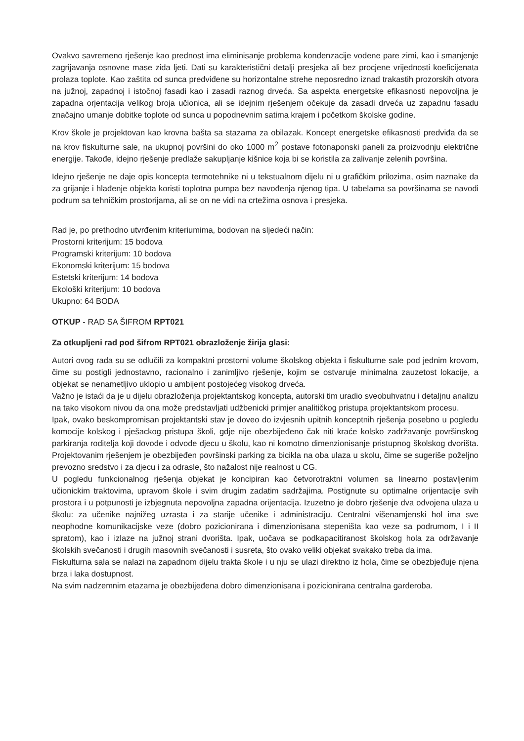Ovakvo savremeno rješenje kao prednost ima eliminisanje problema kondenzacije vodene pare zimi, kao i smanjenje zagrijavanja osnovne mase zida ljeti. Dati su karakteristični detalji presjeka ali bez procjene vrijednosti koeficijenata prolaza toplote. Kao zaštita od sunca predviđene su horizontalne strehe neposredno iznad trakastih prozorskih otvora na južnoj, zapadnoj i istočnoj fasadi kao i zasadi raznog drveća. Sa aspekta energetske efikasnosti nepovoljna je zapadna orjentacija velikog broja učionica, ali se idejnim rješenjem očekuje da zasadi drveća uz zapadnu fasadu značajno umanje dobitke toplote od sunca u popodnevnim satima krajem i početkom školske godine.
Krov škole je projektovan kao krovna bašta sa stazama za obilazak. Koncept energetske efikasnosti predviđa da se na krov fiskulturne sale, na ukupnoj površini do oko 1000 m<sup>2</sup> postave fotonaponski paneli za proizvodnju električne energije. Takođe, idejno rješenje predlaže sakupljanje kišnice koja bi se koristila za zalivanje zelenih površina.
Idejno rješenje ne daje opis koncepta termotehnike ni u tekstualnom dijelu ni u grafičkim prilozima, osim naznake da za grijanje i hlađenje objekta koristi toplotna pumpa bez navođenja njenog tipa. U tabelama sa površinama se navodi podrum sa tehničkim prostorijama, ali se on ne vidi na crtežima osnova i presjeka.
Rad je, po prethodno utvrđenim kriteriumima, bodovan na sljedeći način:
Prostorni kriterijum: 15 bodova
Programski kriterijum: 10 bodova
Ekonomski kriterijum: 15 bodova
Estetski kriterijum: 14 bodova
Ekološki kriterijum: 10 bodova
Ukupno: 64 BODA
OTKUP - RAD SA ŠIFROM RPT021
Za otkupljeni rad pod šifrom RPT021 obrazloženje žirija glasi:
Autori ovog rada su se odlučili za kompaktni prostorni volume školskog objekta i fiskulturne sale pod jednim krovom, čime su postigli jednostavno, racionalno i zanimljivo rješenje, kojim se ostvaruje minimalna zauzetost lokacije, a objekat se nenametljivo uklopio u ambijent postojećeg visokog drveća.
Važno je istaći da je u dijelu obrazloženja projektantskog koncepta, autorski tim uradio sveobuhvatnu i detaljnu analizu na tako visokom nivou da ona može predstavljati udžbenicki primjer analitičkog pristupa projektantskom procesu.
Ipak, ovako beskompromisan projektantski stav je doveo do izvjesnih upitnih konceptnih rješenja posebno u pogledu komocije kolskog i pješackog pristupa školi, gdje nije obezbijeđeno čak niti kraće kolsko zadržavanje površinskog parkiranja roditelja koji dovode i odvode djecu u školu, kao ni komotno dimenzionisanje pristupnog školskog dvorišta. Projektovanim rješenjem je obezbijeđen površinski parking za bicikla na oba ulaza u skolu, čime se sugeriše poželjno prevozno sredstvo i za djecu i za odrasle, što nažalost nije realnost u CG.
U pogledu funkcionalnog rješenja objekat je koncipiran kao četvorotraktni volumen sa linearno postavljenim učionickim traktovima, upravom škole i svim drugim zadatim sadržajima. Postignute su optimalne orijentacije svih prostora i u potpunosti je izbjegnuta nepovoljna zapadna orijentacija. Izuzetno je dobro rješenje dva odvojena ulaza u školu: za učenike najnižeg uzrasta i za starije učenike i administraciju. Centralni višenamjenski hol ima sve neophodne komunikacijske veze (dobro pozicionirana i dimenzionisana stepeništa kao veze sa podrumom, I i II spratom), kao i izlaze na južnoj strani dvorišta. Ipak, uočava se podkapacitiranost školskog hola za održavanje školskih svečanosti i drugih masovnih svečanosti i susreta, što ovako veliki objekat svakako treba da ima.
Fiskulturna sala se nalazi na zapadnom dijelu trakta škole i u nju se ulazi direktno iz hola, čime se obezbjeđuje njena brza i laka dostupnost.
Na svim nadzemnim etazama je obezbijeđena dobro dimenzionisana i pozicionirana centralna garderoba.